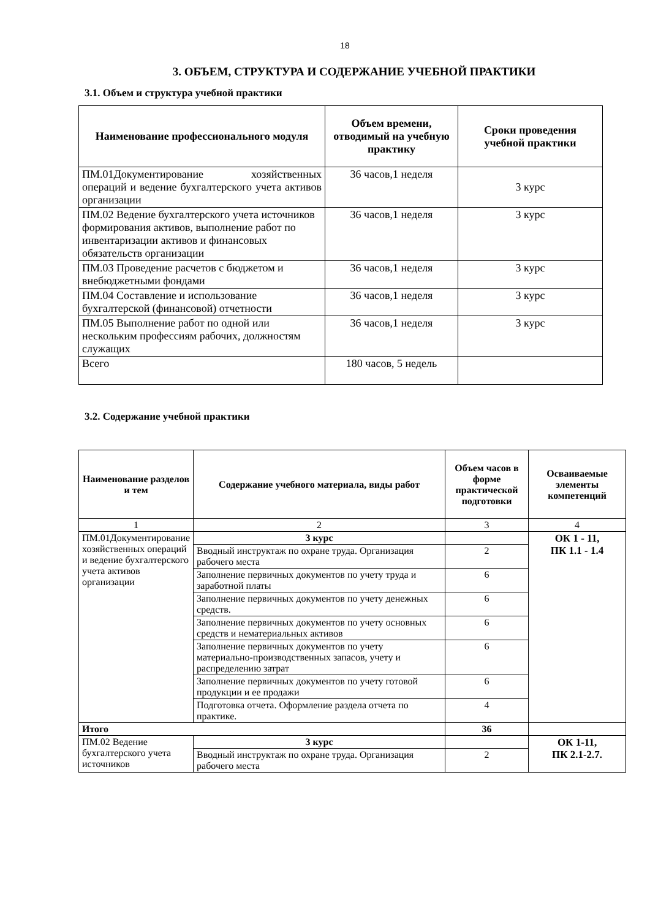18
3. ОБЪЕМ, СТРУКТУРА И СОДЕРЖАНИЕ УЧЕБНОЙ ПРАКТИКИ
3.1. Объем и структура учебной практики
| Наименование профессионального модуля | Объем времени, отводимый на учебную практику | Сроки проведения учебной практики |
| --- | --- | --- |
| ПМ.01Документирование хозяйственных операций и ведение бухгалтерского учета активов организации | 36 часов,1 неделя | 3 курс |
| ПМ.02 Ведение бухгалтерского учета источников формирования активов, выполнение работ по инвентаризации активов и финансовых обязательств организации | 36 часов,1 неделя | 3 курс |
| ПМ.03 Проведение расчетов с бюджетом и внебюджетными фондами | 36 часов,1 неделя | 3 курс |
| ПМ.04 Составление и использование бухгалтерской (финансовой) отчетности | 36 часов,1 неделя | 3 курс |
| ПМ.05 Выполнение работ по одной или нескольким профессиям рабочих, должностям служащих | 36 часов,1 неделя | 3 курс |
| Всего | 180 часов, 5 недель | |
3.2. Содержание учебной практики
| Наименование разделов и тем | Содержание учебного материала, виды работ | Объем часов в форме практической подготовки | Осваиваемые элементы компетенций |
| --- | --- | --- | --- |
| 1 | 2 | 3 | 4 |
| ПМ.01Документирование хозяйственных операций и ведение бухгалтерского учета активов организации | 3 курс | | ОК 1 - 11, ПК 1.1 - 1.4 |
| | Вводный инструктаж по охране труда. Организация рабочего места | 2 | |
| | Заполнение первичных документов по учету труда и заработной платы | 6 | |
| | Заполнение первичных документов по учету денежных средств. | 6 | |
| | Заполнение первичных документов по учету основных средств и нематериальных активов | 6 | |
| | Заполнение первичных документов по учету материально-производственных запасов, учету и распределению затрат | 6 | |
| | Заполнение первичных документов по учету готовой продукции и ее продажи | 6 | |
| | Подготовка отчета. Оформление раздела отчета по практике. | 4 | |
| Итого | | 36 | |
| ПМ.02 Ведение бухгалтерского учета источников | 3 курс | | ОК 1-11, ПК 2.1-2.7. |
| | Вводный инструктаж по охране труда. Организация рабочего места | 2 | |